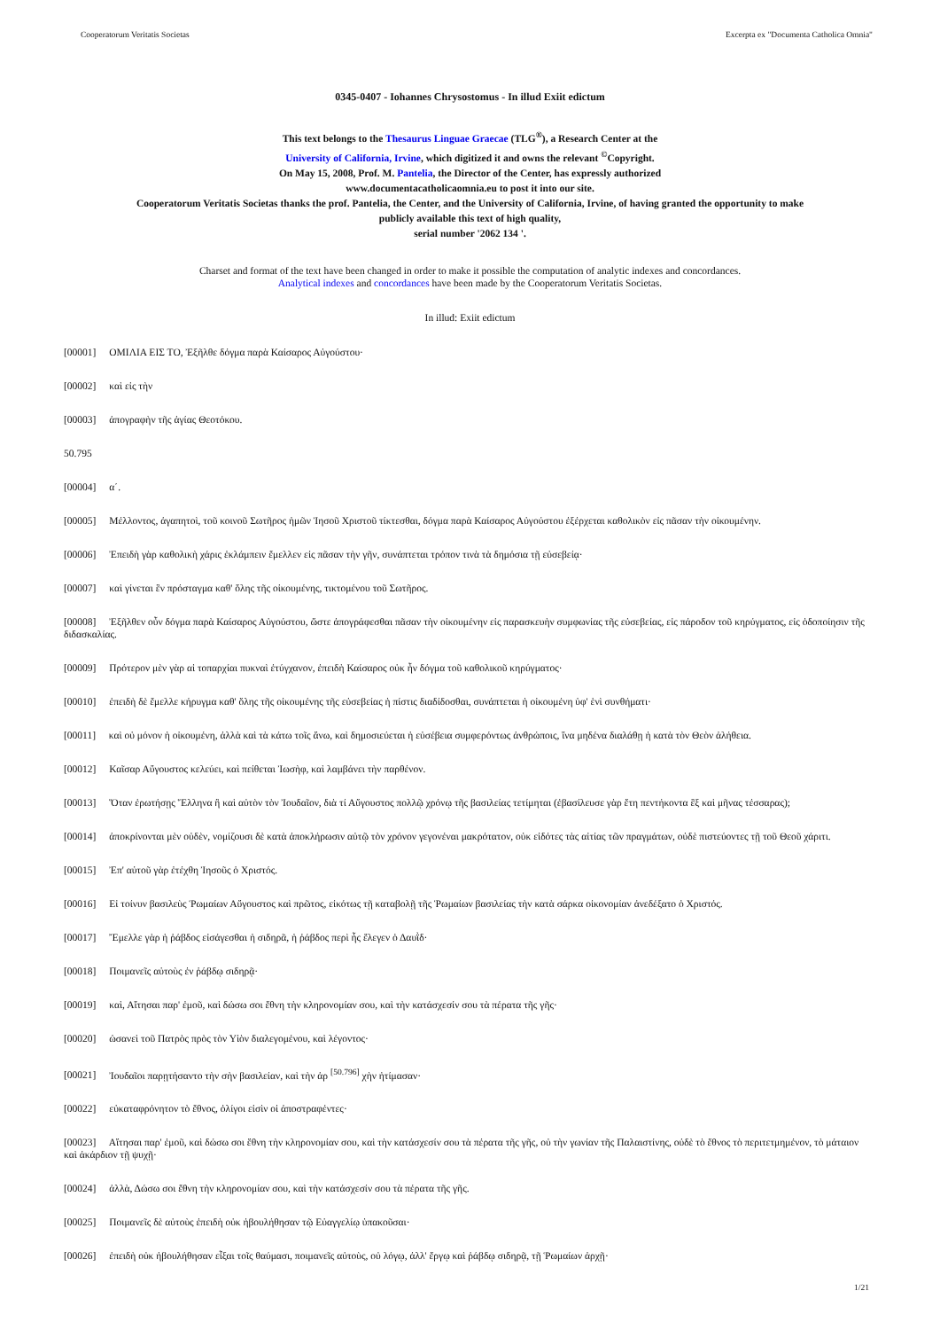Cooperatorum Veritatis Societas Excerpta ex "Documenta Catholica Omnia"
0345-0407 - Iohannes Chrysostomus - In illud Exiit edictum
This text belongs to the Thesaurus Linguae Graecae (TLG<sup>®</sup>), a Research Center at the
University of California, Irvine, which digitized it and owns the relevant <sup>©</sup>Copyright.
On May 15, 2008, Prof. M. Pantelia, the Director of the Center, has expressly authorized
www.documentacatholicaomnia.eu to post it into our site.
Cooperatorum Veritatis Societas thanks the prof. Pantelia, the Center, and the University of California, Irvine, of having granted the opportunity to make
publicly available this text of high quality,
serial number '2062 134 '.
Charset and format of the text have been changed in order to make it possible the computation of analytic indexes and concordances.
Analytical indexes and concordances have been made by the Cooperatorum Veritatis Societas.
In illud: Exiit edictum
[00001] ΟΜΙΛΙΑ ΕΙΣ ΤΟ, Ἐξῆλθε δόγμα παρὰ Καίσαρος Αὐγούστου·
[00002] καὶ εἰς τὴν
[00003] ἀπογραφὴν τῆς ἁγίας Θεοτόκου.
50.795
[00004] α΄.
[00005] Μέλλοντος, ἀγαπητοὶ, τοῦ κοινοῦ Σωτῆρος ἡμῶν Ἰησοῦ Χριστοῦ τίκτεσθαι, δόγμα παρὰ Καίσαρος Αὐγούστου ἐξέρχεται καθολικὸν εἰς πᾶσαν τὴν οἰκουμένην.
[00006] Ἐπειδὴ γὰρ καθολικὴ χάρις ἐκλάμπειν ἔμελλεν εἰς πᾶσαν τὴν γῆν, συνάπτεται τρόπον τινὰ τὰ δημόσια τῇ εὐσεβείᾳ·
[00007] καὶ γίνεται ἓν πρόσταγμα καθ' ὅλης τῆς οἰκουμένης, τικτομένου τοῦ Σωτῆρος.
[00008] Ἐξῆλθεν οὖν δόγμα παρὰ Καίσαρος Αὐγούστου, ὥστε ἀπογράφεσθαι πᾶσαν τὴν οἰκουμένην εἰς παρασκευὴν συμφωνίας τῆς εὐσεβείας, εἰς πάροδον τοῦ κηρύγματος, εἰς ὁδοποίησιν τῆς διδασκαλίας.
[00009] Πρότερον μὲν γὰρ αἱ τοπαρχίαι πυκναὶ ἐτύγχανον, ἐπειδὴ Καίσαρος οὐκ ἦν δόγμα τοῦ καθολικοῦ κηρύγματος·
[00010] ἐπειδὴ δὲ ἔμελλε κήρυγμα καθ' ὅλης τῆς οἰκουμένης τῆς εὐσεβείας ἡ πίστις διαδίδοσθαι, συνάπτεται ἡ οἰκουμένη ὑφ' ἑνὶ συνθήματι·
[00011] καὶ οὐ μόνον ἡ οἰκουμένη, ἀλλὰ καὶ τὰ κάτω τοῖς ἄνω, καὶ δημοσιεύεται ἡ εὐσέβεια συμφερόντως ἀνθρώποις, ἵνα μηδένα διαλάθῃ ἡ κατὰ τὸν Θεὸν ἀλήθεια.
[00012] Καῖσαρ Αὔγουστος κελεύει, καὶ πείθεται Ἰωσὴφ, καὶ λαμβάνει τὴν παρθένον.
[00013] Ὅταν ἐρωτήσῃς Ἕλληνα ἢ καὶ αὐτὸν τὸν Ἰουδαῖον, διὰ τί Αὔγουστος πολλῷ χρόνῳ τῆς βασιλείας τετίμηται (ἐβασίλευσε γὰρ ἔτη πεντήκοντα ἓξ καὶ μῆνας τέσσαρας);
[00014] ἀποκρίνονται μὲν οὐδὲν, νομίζουσι δὲ κατὰ ἀποκλήρωσιν αὐτῷ τὸν χρόνον γεγονέναι μακρότατον, οὐκ εἰδότες τὰς αἰτίας τῶν πραγμάτων, οὐδὲ πιστεύοντες τῇ τοῦ Θεοῦ χάριτι.
[00015] Ἐπ' αὐτοῦ γὰρ ἐτέχθη Ἰησοῦς ὁ Χριστός.
[00016] Εἰ τοίνυν βασιλεὺς Ῥωμαίων Αὔγουστος καὶ πρῶτος, εἰκότως τῇ καταβολῇ τῆς Ῥωμαίων βασιλείας τὴν κατὰ σάρκα οἰκονομίαν ἀνεδέξατο ὁ Χριστός.
[00017] Ἔμελλε γὰρ ἡ ῥάβδος εἰσάγεσθαι ἡ σιδηρᾶ, ἡ ῥάβδος περὶ ἧς ἔλεγεν ὁ Δαυῒδ·
[00018] Ποιμανεῖς αὐτοὺς ἐν ῥάβδῳ σιδηρᾷ·
[00019] καὶ, Αἴτησαι παρ' ἐμοῦ, καὶ δώσω σοι ἔθνη τὴν κληρονομίαν σου, καὶ τὴν κατάσχεσίν σου τὰ πέρατα τῆς γῆς·
[00020] ὡσανεὶ τοῦ Πατρὸς πρὸς τὸν Υἱὸν διαλεγομένου, καὶ λέγοντος·
[00021] Ἰουδαῖοι παρῃτήσαντο τὴν σὴν βασιλείαν, καὶ τὴν ἀρ <sup>[50.796]</sup> χὴν ἠτίμασαν·
[00022] εὐκαταφρόνητον τὸ ἔθνος, ὀλίγοι εἰσὶν οἱ ἀποστραφέντες·
[00023] Αἴτησαι παρ' ἐμοῦ, καὶ δώσω σοι ἔθνη τὴν κληρονομίαν σου, καὶ τὴν κατάσχεσίν σου τὰ πέρατα τῆς γῆς, οὐ τὴν γωνίαν τῆς Παλαιστίνης, οὐδὲ τὸ ἔθνος τὸ περιτετμημένον, τὸ μάταιον καὶ ἀκάρδιον τῇ ψυχῇ·
[00024] ἀλλὰ, Δώσω σοι ἔθνη τὴν κληρονομίαν σου, καὶ τὴν κατάσχεσίν σου τὰ πέρατα τῆς γῆς.
[00025] Ποιμανεῖς δὲ αὐτοὺς ἐπειδὴ οὐκ ἠβουλήθησαν τῷ Εὐαγγελίῳ ὑπακοῦσαι·
[00026] ἐπειδὴ οὐκ ἠβουλήθησαν εἶξαι τοῖς θαύμασι, ποιμανεῖς αὐτοὺς, οὐ λόγῳ, ἀλλ' ἔργῳ καὶ ῥάβδῳ σιδηρᾷ, τῇ Ῥωμαίων ἀρχῇ·
1/21